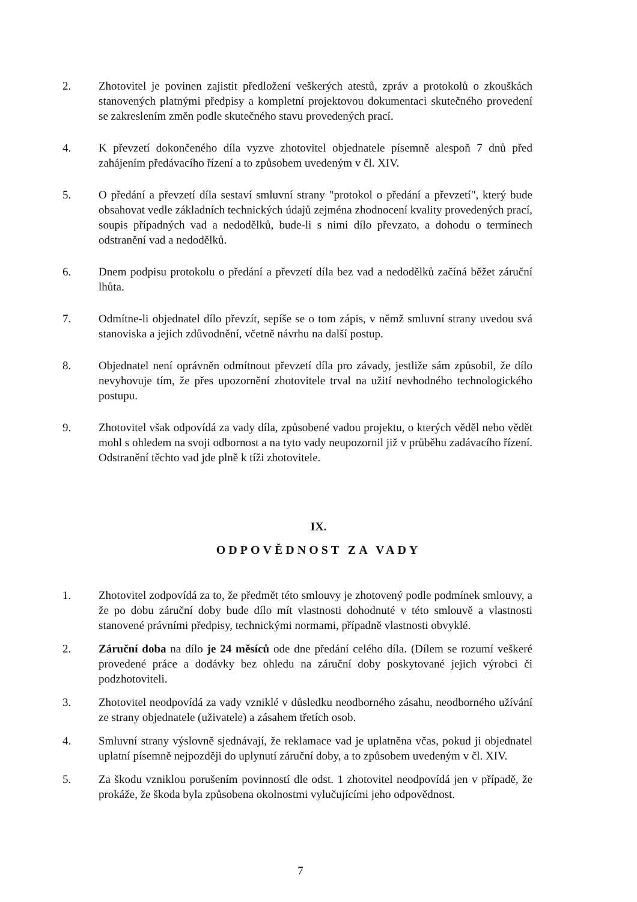2. Zhotovitel je povinen zajistit předložení veškerých atestů, zpráv a protokolů o zkouškách stanovených platnými předpisy a kompletní projektovou dokumentaci skutečného provedení se zakreslením změn podle skutečného stavu provedených prací.
4. K převzetí dokončeného díla vyzve zhotovitel objednatele písemně alespoň 7 dnů před zahájením předávacího řízení a to způsobem uvedeným v čl. XIV.
5. O předání a převzetí díla sestaví smluvní strany "protokol o předání a převzetí", který bude obsahovat vedle základních technických údajů zejména zhodnocení kvality provedených prací, soupis případných vad a nedodělků, bude-li s nimi dílo převzato, a dohodu o termínech odstranění vad a nedodělků.
6. Dnem podpisu protokolu o předání a převzetí díla bez vad a nedodělků začíná běžet záruční lhůta.
7. Odmítne-li objednatel dílo převzít, sepíše se o tom zápis, v němž smluvní strany uvedou svá stanoviska a jejich zdůvodnění, včetně návrhu na další postup.
8. Objednatel není oprávněn odmítnout převzetí díla pro závady, jestliže sám způsobil, že dílo nevyhovuje tím, že přes upozornění zhotovitele trval na užití nevhodného technologického postupu.
9. Zhotovitel však odpovídá za vady díla, způsobené vadou projektu, o kterých věděl nebo vědět mohl s ohledem na svoji odbornost a na tyto vady neupozornil již v průběhu zadávacího řízení. Odstranění těchto vad jde plně k tíži zhotovitele.
IX.
ODPOVĚDNOST ZA VADY
1. Zhotovitel zodpovídá za to, že předmět této smlouvy je zhotovený podle podmínek smlouvy, a že po dobu záruční doby bude dílo mít vlastnosti dohodnuté v této smlouvě a vlastnosti stanovené právními předpisy, technickými normami, případně vlastnosti obvyklé.
2. Záruční doba na dílo je 24 měsíců ode dne předání celého díla. (Dílem se rozumí veškeré provedené práce a dodávky bez ohledu na záruční doby poskytované jejich výrobci či podzhotoviteli.
3. Zhotovitel neodpovídá za vady vzniklé v důsledku neodborného zásahu, neodborného užívání ze strany objednatele (uživatele) a zásahem třetích osob.
4. Smluvní strany výslovně sjednávají, že reklamace vad je uplatněna včas, pokud ji objednatel uplatní písemně nejpozději do uplynutí záruční doby, a to způsobem uvedeným v čl. XIV.
5. Za škodu vzniklou porušením povinností dle odst. 1 zhotovitel neodpovídá jen v případě, že prokáže, že škoda byla způsobena okolnostmi vylučujícími jeho odpovědnost.
7